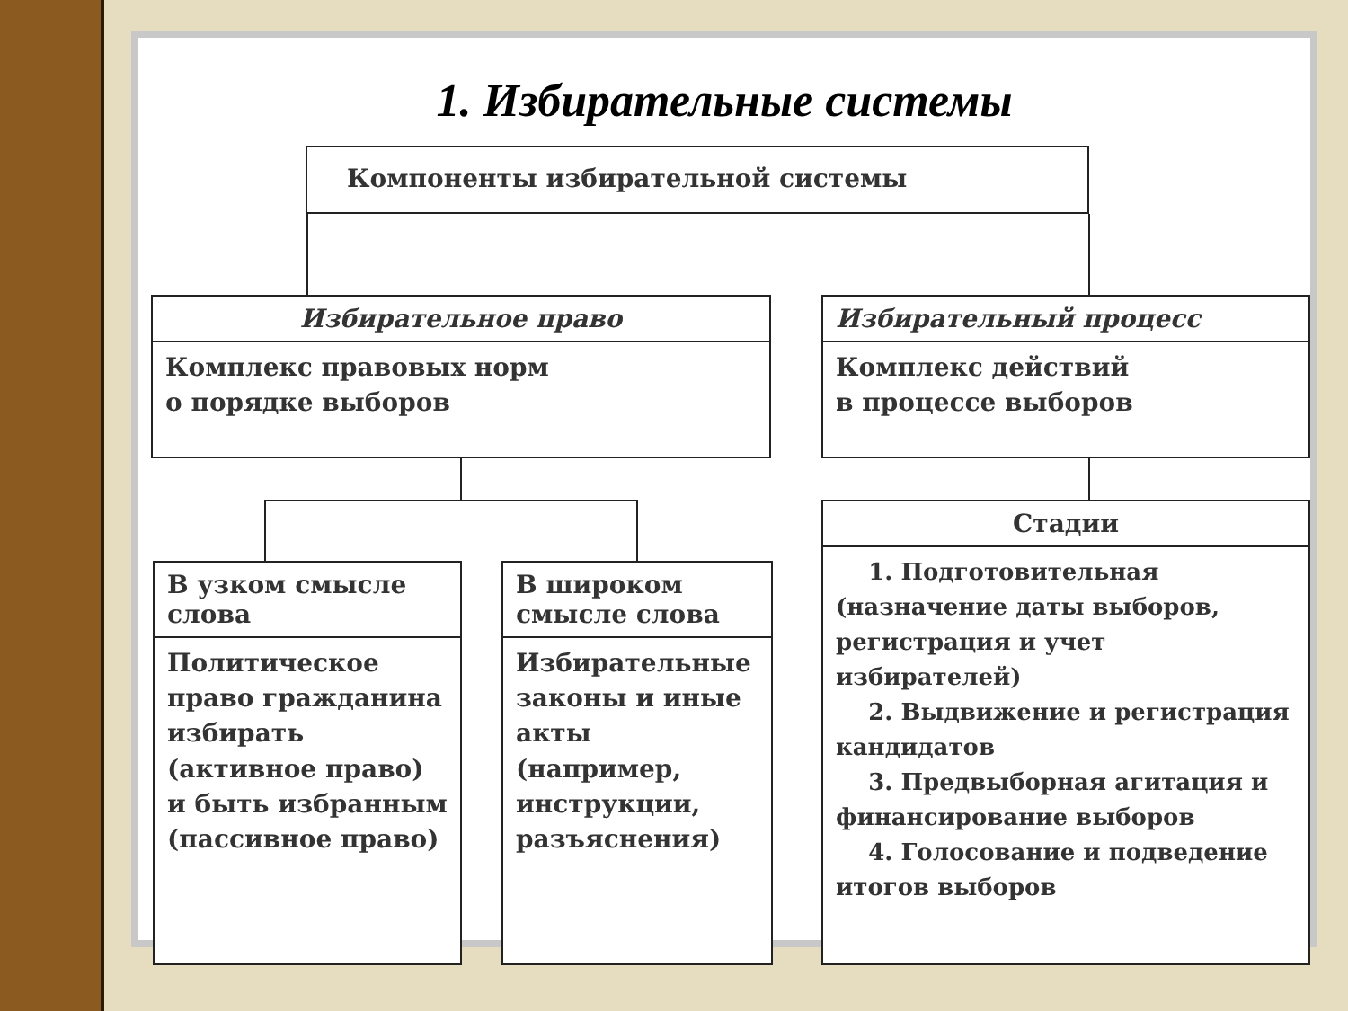1. Избирательные системы
Компоненты избирательной системы
Избирательное право
Комплекс правовых норм
о порядке выборов
Избирательный процесс
Комплекс действий
в процессе выборов
В узком смысле слова
Политическое право гражданина избирать (активное право) и быть избранным (пассивное право)
В широком смысле слова
Избирательные законы и иные акты (например, инструкции, разъяснения)
Стадии
1. Подготовительная (назначение даты выборов, регистрация и учет избирателей)
2. Выдвижение и регистрация кандидатов
3. Предвыборная агитация и финансирование выборов
4. Голосование и подведение итогов выборов